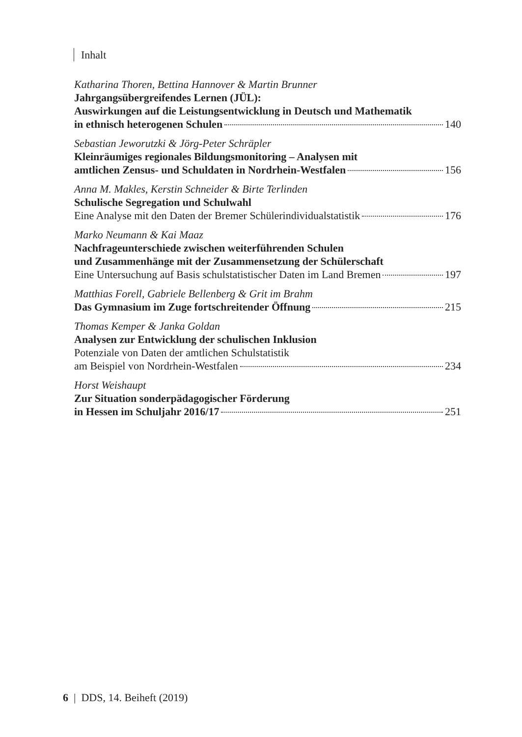Inhalt
Katharina Thoren, Bettina Hannover & Martin Brunner
Jahrgangsübergreifendes Lernen (JÜL):
Auswirkungen auf die Leistungsentwicklung in Deutsch und Mathematik
in ethnisch heterogenen Schulen 140
Sebastian Jeworutzki & Jörg-Peter Schräpler
Kleinräumiges regionales Bildungsmonitoring – Analysen mit
amtlichen Zensus- und Schuldaten in Nordrhein-Westfalen 156
Anna M. Makles, Kerstin Schneider & Birte Terlinden
Schulische Segregation und Schulwahl
Eine Analyse mit den Daten der Bremer Schülerindividualstatistik 176
Marko Neumann & Kai Maaz
Nachfrageunterschiede zwischen weiterführenden Schulen
und Zusammenhänge mit der Zusammensetzung der Schülerschaft
Eine Untersuchung auf Basis schulstatistischer Daten im Land Bremen 197
Matthias Forell, Gabriele Bellenberg & Grit im Brahm
Das Gymnasium im Zuge fortschreitender Öffnung 215
Thomas Kemper & Janka Goldan
Analysen zur Entwicklung der schulischen Inklusion
Potenziale von Daten der amtlichen Schulstatistik
am Beispiel von Nordrhein-Westfalen 234
Horst Weishaupt
Zur Situation sonderpädagogischer Förderung
in Hessen im Schuljahr 2016/17 251
6 | DDS, 14. Beiheft (2019)